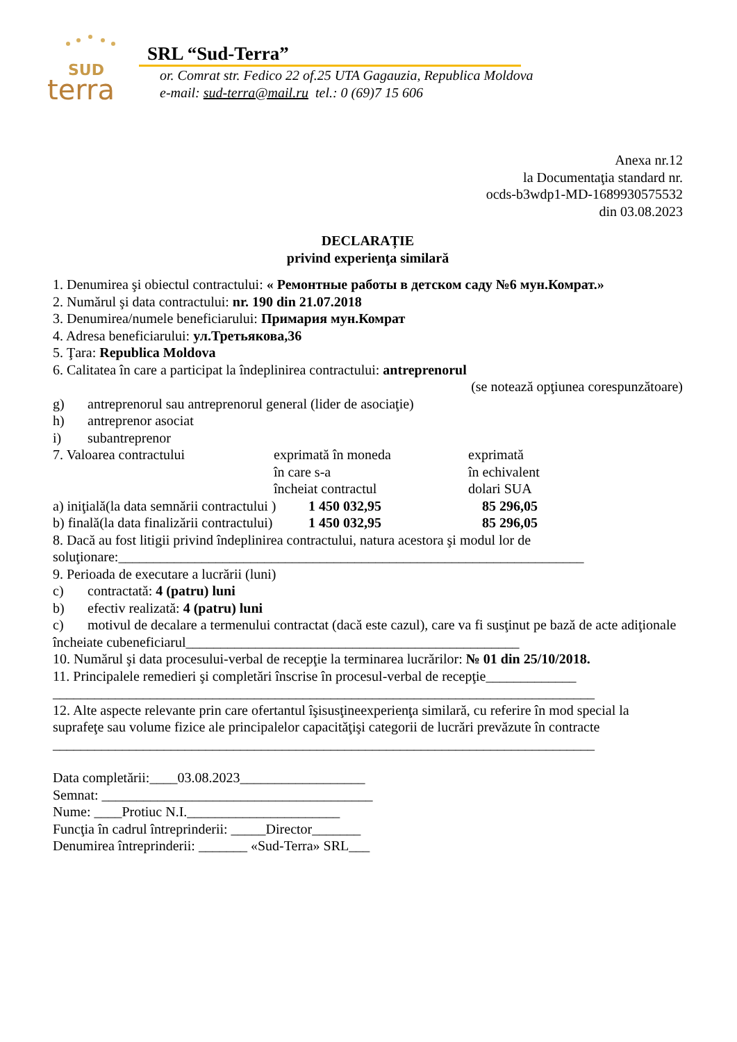SUD
terra
SRL “Sud-Terra”
or. Comrat str. Fedico 22 of.25 UTA Gagauzia, Republica Moldova
e-mail: sud-terra@mail.ru tel.: 0 (69)7 15 606
Anexa nr.12
la Documentaţia standard nr.
ocds-b3wdp1-MD-1689930575532
din 03.08.2023
DECLARAȚIE
privind experienţa similară
1. Denumirea şi obiectul contractului: « Ремонтные работы в детском саду №6 мун.Комрат.»
2. Numărul şi data contractului: nr. 190 din 21.07.2018
3. Denumirea/numele beneficiarului: Примария мун.Комрат
4. Adresa beneficiarului: ул.Третьякова,36
5. Ţara: Republica Moldova
6. Calitatea în care a participat la îndeplinirea contractului: antreprenorul
(se notează opţiunea corespunzătoare)
g) antreprenorul sau antreprenorul general (lider de asociaţie)
h) antreprenor asociat
i) subantreprenor
7. Valoarea contractului exprimată în moneda exprimată
în care s-a în echivalent
încheiat contractul dolari SUA
a) iniţială(la data semnării contractului ) 1 450 032,95 85 296,05
b) finală(la data finalizării contractului) 1 450 032,95 85 296,05
8. Dacă au fost litigii privind îndeplinirea contractului, natura acestora şi modul lor de soluţionare:___________________________________________________________________
9. Perioada de executare a lucrării (luni)
c) contractată: 4 (patru) luni
b) efectiv realizată: 4 (patru) luni
c) motivul de decalare a termenului contractat (dacă este cazul), care va fi susţinut pe bază de acte adiţionale încheiate cubeneficiarul________________________________________________
10. Numărul şi data procesului-verbal de recepţie la terminarea lucrărilor: № 01 din 25/10/2018.
11. Principalele remedieri şi completări înscrise în procesul-verbal de recepţie_____________
______________________________________________________________________________
12. Alte aspecte relevante prin care ofertantul îşisusţineexperienţa similară, cu referire în mod special la suprafeţe sau volume fizice ale principalelor capacităţişi categorii de lucrări prevăzute în contracte
______________________________________________________________________________
Data completării:____03.08.2023__________________
Semnat: _______________________________________
Nume: ____Protiuc N.I.______________________
Funcţia în cadrul întreprinderii: _____Director_______
Denumirea întreprinderii: _______ «Sud-Terra» SRL___